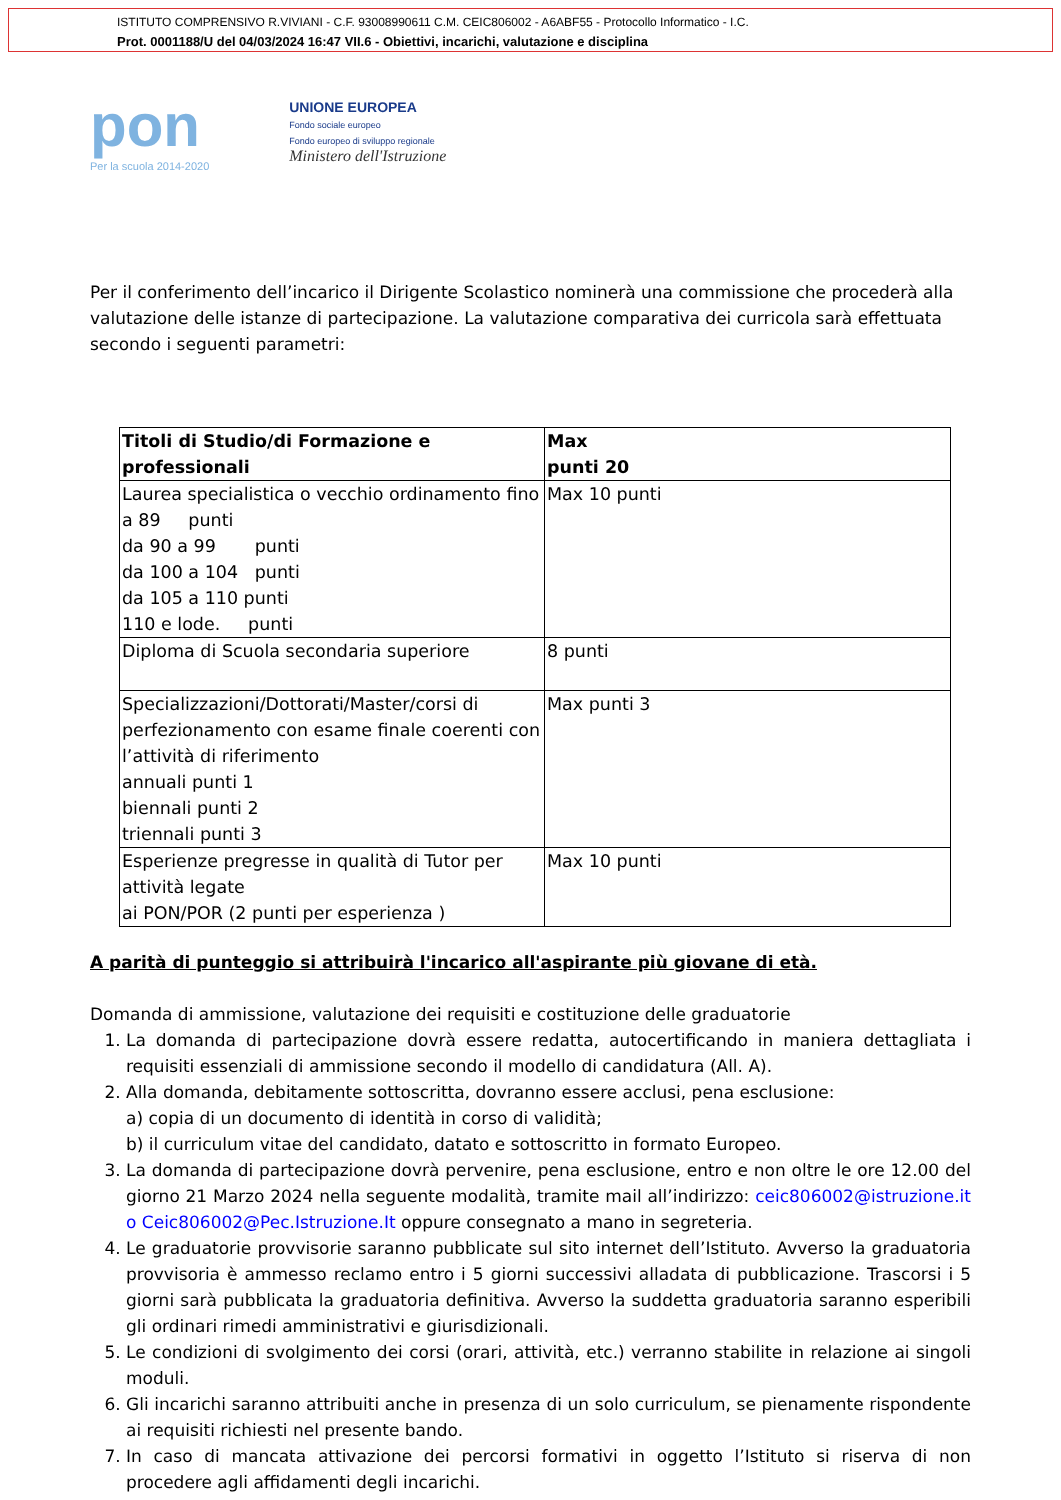ISTITUTO COMPRENSIVO R.VIVIANI - C.F. 93008990611 C.M. CEIC806002 - A6ABF55 - Protocollo Informatico - I.C.
Prot. 0001188/U del 04/03/2024 16:47 VII.6 - Obiettivi, incarichi, valutazione e disciplina
pon
Per la scuola 2014-2020
UNIONE EUROPEA
Fondo sociale europeo
Fondo europeo di sviluppo regionale
Ministero dell'Istruzione
Per il conferimento dell’incarico il Dirigente Scolastico nominerà una commissione che procederà alla valutazione delle istanze di partecipazione. La valutazione comparativa dei curricola sarà effettuata secondo i seguenti parametri:
| Titoli di Studio/di Formazione e professionali | Max punti 20 |
| Laurea specialistica o vecchio ordinamento fino a 89 punti da 90 a 99 punti da 100 a 104 punti da 105 a 110 punti 110 e lode. punti | Max 10 punti |
| Diploma di Scuola secondaria superiore | 8 punti |
| Specializzazioni/Dottorati/Master/corsi di perfezionamento con esame finale coerenti con l’attività di riferimento annuali punti 1 biennali punti 2 triennali punti 3 | Max punti 3 |
| Esperienze pregresse in qualità di Tutor per attività legate ai PON/POR (2 punti per esperienza ) | Max 10 punti |
A parità di punteggio si attribuirà l'incarico all'aspirante più giovane di età.
Domanda di ammissione, valutazione dei requisiti e costituzione delle graduatorie
1. La domanda di partecipazione dovrà essere redatta, autocertificando in maniera dettagliata i requisiti essenziali di ammissione secondo il modello di candidatura (All. A).
2. Alla domanda, debitamente sottoscritta, dovranno essere acclusi, pena esclusione:
a) copia di un documento di identità in corso di validità;
b) il curriculum vitae del candidato, datato e sottoscritto in formato Europeo.
3. La domanda di partecipazione dovrà pervenire, pena esclusione, entro e non oltre le ore 12.00 del giorno 21 Marzo 2024 nella seguente modalità, tramite mail all’indirizzo: ceic806002@istruzione.it o Ceic806002@Pec.Istruzione.It oppure consegnato a mano in segreteria.
4. Le graduatorie provvisorie saranno pubblicate sul sito internet dell’Istituto. Avverso la graduatoria provvisoria è ammesso reclamo entro i 5 giorni successivi alladata di pubblicazione. Trascorsi i 5 giorni sarà pubblicata la graduatoria definitiva. Avverso la suddetta graduatoria saranno esperibili gli ordinari rimedi amministrativi e giurisdizionali.
5. Le condizioni di svolgimento dei corsi (orari, attività, etc.) verranno stabilite in relazione ai singoli moduli.
6. Gli incarichi saranno attribuiti anche in presenza di un solo curriculum, se pienamente rispondente ai requisiti richiesti nel presente bando.
7. In caso di mancata attivazione dei percorsi formativi in oggetto l’Istituto si riserva di non procedere agli affidamenti degli incarichi.